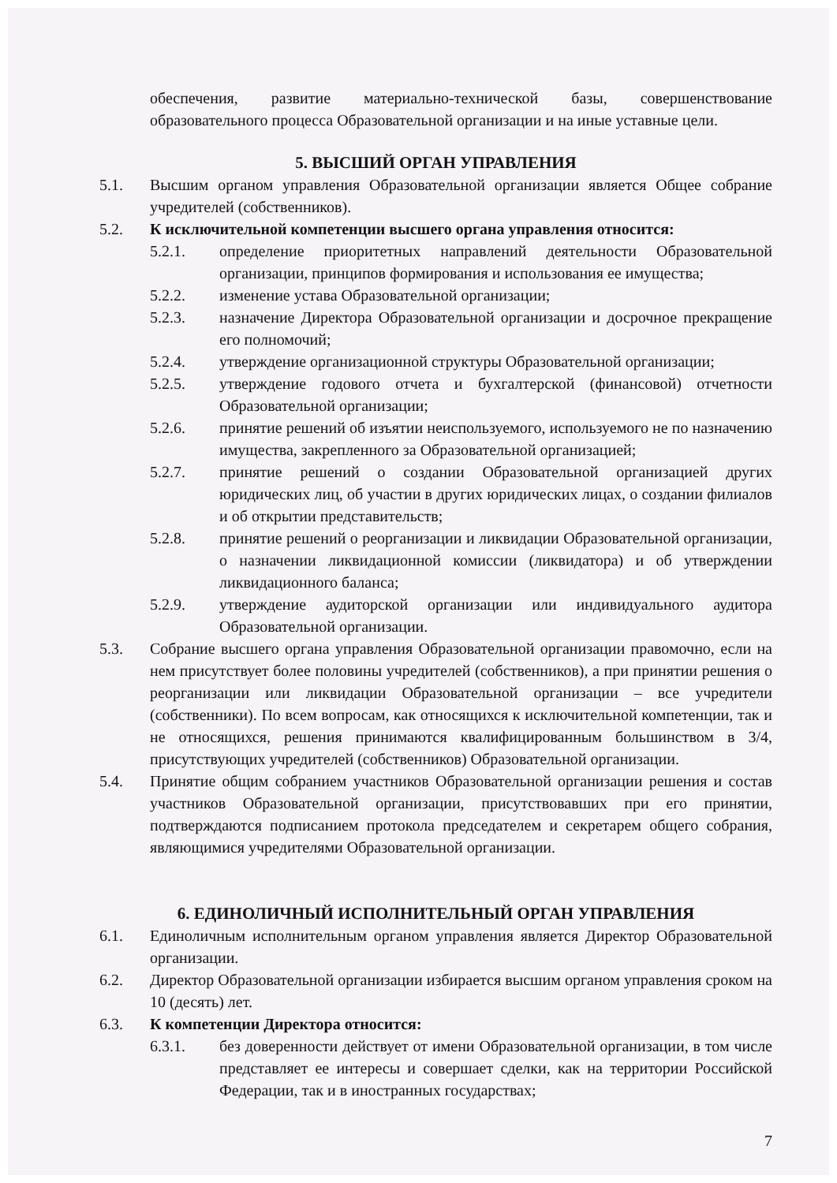обеспечения, развитие материально-технической базы, совершенствование образовательного процесса Образовательной организации и на иные уставные цели.
5. ВЫСШИЙ ОРГАН УПРАВЛЕНИЯ
5.1. Высшим органом управления Образовательной организации является Общее собрание учредителей (собственников).
5.2. К исключительной компетенции высшего органа управления относится:
5.2.1. определение приоритетных направлений деятельности Образовательной организации, принципов формирования и использования ее имущества;
5.2.2. изменение устава Образовательной организации;
5.2.3. назначение Директора Образовательной организации и досрочное прекращение его полномочий;
5.2.4. утверждение организационной структуры Образовательной организации;
5.2.5. утверждение годового отчета и бухгалтерской (финансовой) отчетности Образовательной организации;
5.2.6. принятие решений об изъятии неиспользуемого, используемого не по назначению имущества, закрепленного за Образовательной организацией;
5.2.7. принятие решений о создании Образовательной организацией других юридических лиц, об участии в других юридических лицах, о создании филиалов и об открытии представительств;
5.2.8. принятие решений о реорганизации и ликвидации Образовательной организации, о назначении ликвидационной комиссии (ликвидатора) и об утверждении ликвидационного баланса;
5.2.9. утверждение аудиторской организации или индивидуального аудитора Образовательной организации.
5.3. Собрание высшего органа управления Образовательной организации правомочно, если на нем присутствует более половины учредителей (собственников), а при принятии решения о реорганизации или ликвидации Образовательной организации – все учредители (собственники). По всем вопросам, как относящихся к исключительной компетенции, так и не относящихся, решения принимаются квалифицированным большинством в 3/4, присутствующих учредителей (собственников) Образовательной организации.
5.4. Принятие общим собранием участников Образовательной организации решения и состав участников Образовательной организации, присутствовавших при его принятии, подтверждаются подписанием протокола председателем и секретарем общего собрания, являющимися учредителями Образовательной организации.
6. ЕДИНОЛИЧНЫЙ ИСПОЛНИТЕЛЬНЫЙ ОРГАН УПРАВЛЕНИЯ
6.1. Единоличным исполнительным органом управления является Директор Образовательной организации.
6.2. Директор Образовательной организации избирается высшим органом управления сроком на 10 (десять) лет.
6.3. К компетенции Директора относится:
6.3.1. без доверенности действует от имени Образовательной организации, в том числе представляет ее интересы и совершает сделки, как на территории Российской Федерации, так и в иностранных государствах;
7